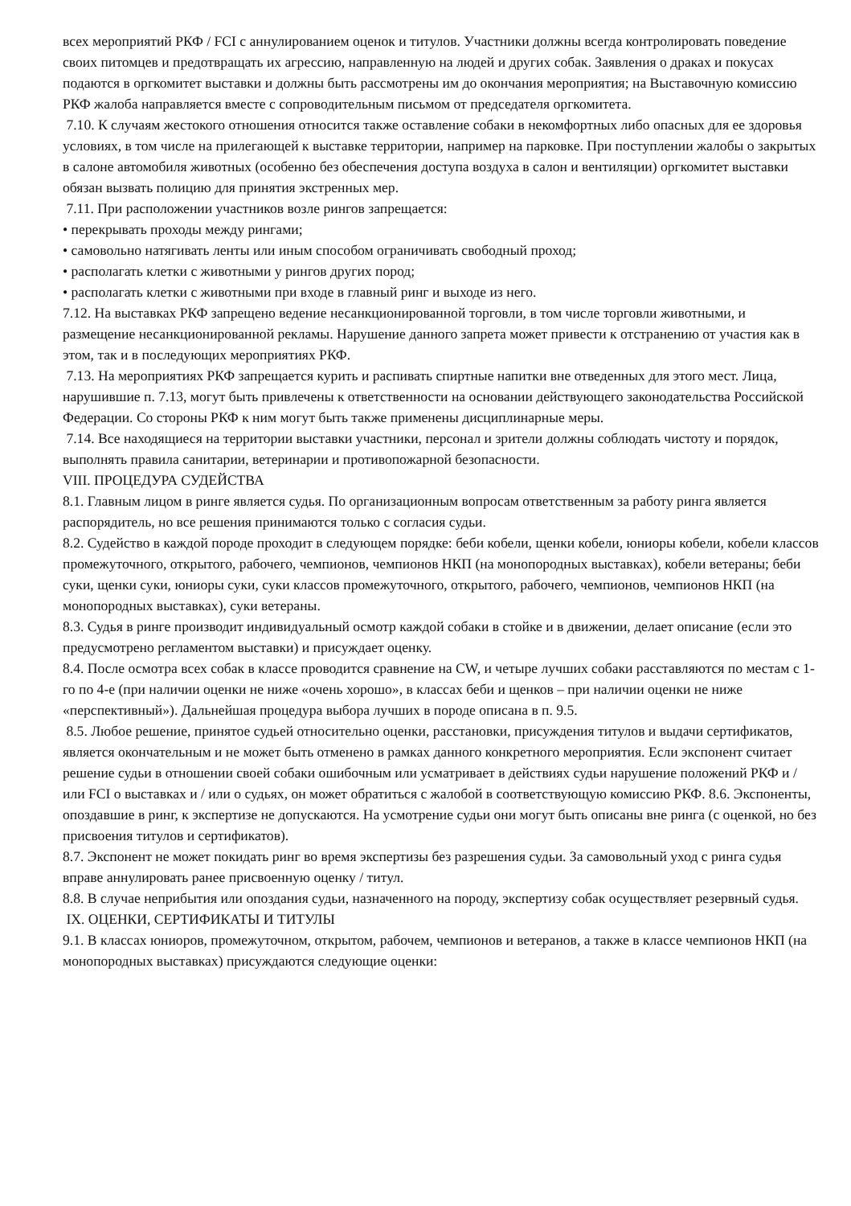всех мероприятий РКФ / FCI с аннулированием оценок и титулов. Участники должны всегда контролировать поведение своих питомцев и предотвращать их агрессию, направленную на людей и других собак. Заявления о драках и покусах подаются в оргкомитет выставки и должны быть рассмотрены им до окончания мероприятия; на Выставочную комиссию РКФ жалоба направляется вместе с сопроводительным письмом от председателя оргкомитета.
7.10. К случаям жестокого отношения относится также оставление собаки в некомфортных либо опасных для ее здоровья условиях, в том числе на прилегающей к выставке территории, например на парковке. При поступлении жалобы о закрытых в салоне автомобиля животных (особенно без обеспечения доступа воздуха в салон и вентиляции) оргкомитет выставки обязан вызвать полицию для принятия экстренных мер.
7.11. При расположении участников возле рингов запрещается:
• перекрывать проходы между рингами;
• самовольно натягивать ленты или иным способом ограничивать свободный проход;
• располагать клетки с животными у рингов других пород;
• располагать клетки с животными при входе в главный ринг и выходе из него.
7.12. На выставках РКФ запрещено ведение несанкционированной торговли, в том числе торговли животными, и размещение несанкционированной рекламы. Нарушение данного запрета может привести к отстранению от участия как в этом, так и в последующих мероприятиях РКФ.
7.13. На мероприятиях РКФ запрещается курить и распивать спиртные напитки вне отведенных для этого мест. Лица, нарушившие п. 7.13, могут быть привлечены к ответственности на основании действующего законодательства Российской Федерации. Со стороны РКФ к ним могут быть также применены дисциплинарные меры.
7.14. Все находящиеся на территории выставки участники, персонал и зрители должны соблюдать чистоту и порядок, выполнять правила санитарии, ветеринарии и противопожарной безопасности.
VIII. ПРОЦЕДУРА СУДЕЙСТВА
8.1. Главным лицом в ринге является судья. По организационным вопросам ответственным за работу ринга является распорядитель, но все решения принимаются только с согласия судьи.
8.2. Судейство в каждой породе проходит в следующем порядке: беби кобели, щенки кобели, юниоры кобели, кобели классов промежуточного, открытого, рабочего, чемпионов, чемпионов НКП (на монопородных выставках), кобели ветераны; беби суки, щенки суки, юниоры суки, суки классов промежуточного, открытого, рабочего, чемпионов, чемпионов НКП (на монопородных выставках), суки ветераны.
8.3. Судья в ринге производит индивидуальный осмотр каждой собаки в стойке и в движении, делает описание (если это предусмотрено регламентом выставки) и присуждает оценку.
8.4. После осмотра всех собак в классе проводится сравнение на CW, и четыре лучших собаки расставляются по местам с 1-го по 4-е (при наличии оценки не ниже «очень хорошо», в классах беби и щенков – при наличии оценки не ниже «перспективный»). Дальнейшая процедура выбора лучших в породе описана в п. 9.5.
8.5. Любое решение, принятое судьей относительно оценки, расстановки, присуждения титулов и выдачи сертификатов, является окончательным и не может быть отменено в рамках данного конкретного мероприятия. Если экспонент считает решение судьи в отношении своей собаки ошибочным или усматривает в действиях судьи нарушение положений РКФ и / или FCI о выставках и / или о судьях, он может обратиться с жалобой в соответствующую комиссию РКФ. 8.6. Экспоненты, опоздавшие в ринг, к экспертизе не допускаются. На усмотрение судьи они могут быть описаны вне ринга (с оценкой, но без присвоения титулов и сертификатов).
8.7. Экспонент не может покидать ринг во время экспертизы без разрешения судьи. За самовольный уход с ринга судья вправе аннулировать ранее присвоенную оценку / титул.
8.8. В случае неприбытия или опоздания судьи, назначенного на породу, экспертизу собак осуществляет резервный судья.
IX. ОЦЕНКИ, СЕРТИФИКАТЫ И ТИТУЛЫ
9.1. В классах юниоров, промежуточном, открытом, рабочем, чемпионов и ветеранов, а также в классе чемпионов НКП (на монопородных выставках) присуждаются следующие оценки: